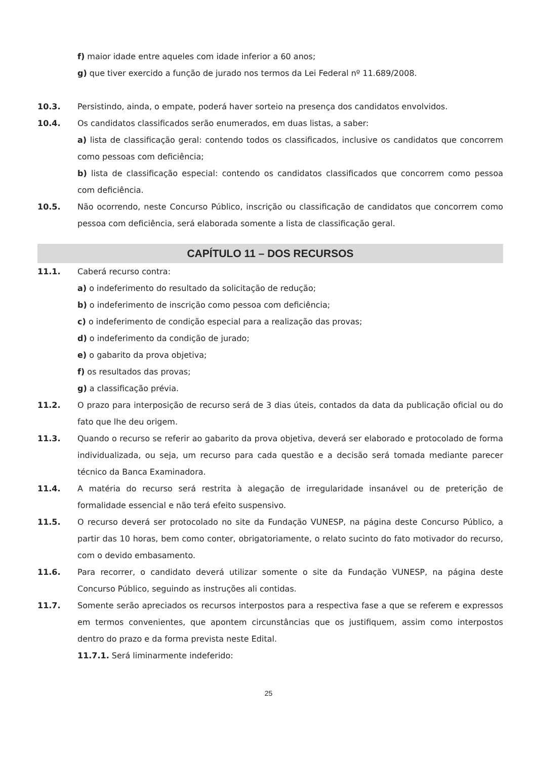f) maior idade entre aqueles com idade inferior a 60 anos;
g) que tiver exercido a função de jurado nos termos da Lei Federal nº 11.689/2008.
10.3. Persistindo, ainda, o empate, poderá haver sorteio na presença dos candidatos envolvidos.
10.4. Os candidatos classificados serão enumerados, em duas listas, a saber:
a) lista de classificação geral: contendo todos os classificados, inclusive os candidatos que concorrem como pessoas com deficiência;
b) lista de classificação especial: contendo os candidatos classificados que concorrem como pessoa com deficiência.
10.5. Não ocorrendo, neste Concurso Público, inscrição ou classificação de candidatos que concorrem como pessoa com deficiência, será elaborada somente a lista de classificação geral.
CAPÍTULO 11 – DOS RECURSOS
11.1. Caberá recurso contra:
a) o indeferimento do resultado da solicitação de redução;
b) o indeferimento de inscrição como pessoa com deficiência;
c) o indeferimento de condição especial para a realização das provas;
d) o indeferimento da condição de jurado;
e) o gabarito da prova objetiva;
f) os resultados das provas;
g) a classificação prévia.
11.2. O prazo para interposição de recurso será de 3 dias úteis, contados da data da publicação oficial ou do fato que lhe deu origem.
11.3. Quando o recurso se referir ao gabarito da prova objetiva, deverá ser elaborado e protocolado de forma individualizada, ou seja, um recurso para cada questão e a decisão será tomada mediante parecer técnico da Banca Examinadora.
11.4. A matéria do recurso será restrita à alegação de irregularidade insanável ou de preterição de formalidade essencial e não terá efeito suspensivo.
11.5. O recurso deverá ser protocolado no site da Fundação VUNESP, na página deste Concurso Público, a partir das 10 horas, bem como conter, obrigatoriamente, o relato sucinto do fato motivador do recurso, com o devido embasamento.
11.6. Para recorrer, o candidato deverá utilizar somente o site da Fundação VUNESP, na página deste Concurso Público, seguindo as instruções ali contidas.
11.7. Somente serão apreciados os recursos interpostos para a respectiva fase a que se referem e expressos em termos convenientes, que apontem circunstâncias que os justifiquem, assim como interpostos dentro do prazo e da forma prevista neste Edital.
11.7.1. Será liminarmente indeferido:
25